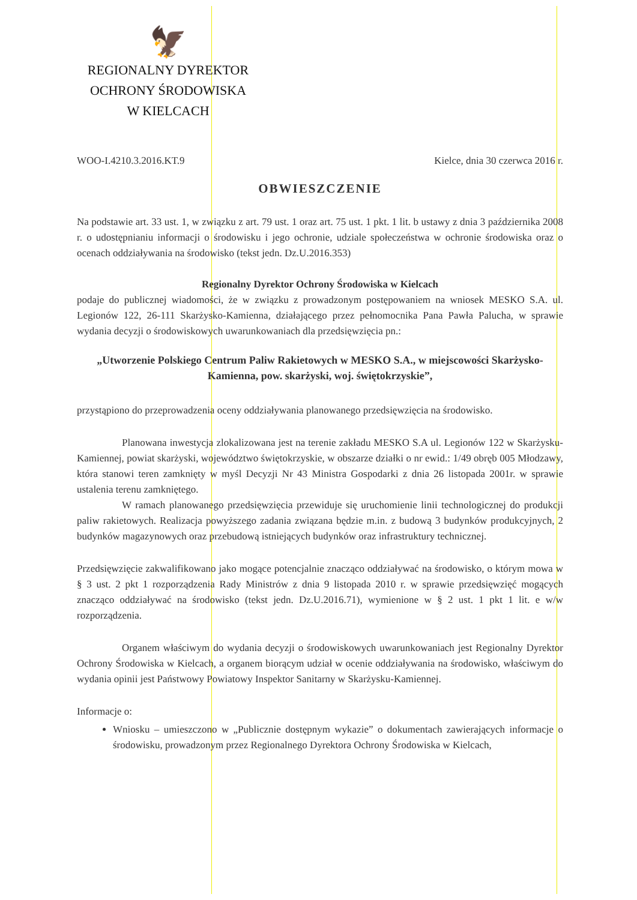🦅
REGIONALNY DYREKTOR
OCHRONY ŚRODOWISKA
W KIELCACH
WOO-I.4210.3.2016.KT.9 Kielce, dnia 30 czerwca 2016 r.
OBWIESZCZENIE
Na podstawie art. 33 ust. 1, w związku z art. 79 ust. 1 oraz art. 75 ust. 1 pkt. 1 lit. b ustawy z dnia 3 października 2008 r. o udostępnianiu informacji o środowisku i jego ochronie, udziale społeczeństwa w ochronie środowiska oraz o ocenach oddziaływania na środowisko (tekst jedn. Dz.U.2016.353)
Regionalny Dyrektor Ochrony Środowiska w Kielcach
podaje do publicznej wiadomości, że w związku z prowadzonym postępowaniem na wniosek MESKO S.A. ul. Legionów 122, 26-111 Skarżysko-Kamienna, działającego przez pełnomocnika Pana Pawła Palucha, w sprawie wydania decyzji o środowiskowych uwarunkowaniach dla przedsięwzięcia pn.:
„Utworzenie Polskiego Centrum Paliw Rakietowych w MESKO S.A., w miejscowości Skarżysko-Kamienna, pow. skarżyski, woj. świętokrzyskie”,
przystąpiono do przeprowadzenia oceny oddziaływania planowanego przedsięwzięcia na środowisko.
Planowana inwestycja zlokalizowana jest na terenie zakładu MESKO S.A ul. Legionów 122 w Skarżysku-Kamiennej, powiat skarżyski, województwo świętokrzyskie, w obszarze działki o nr ewid.: 1/49 obręb 005 Młodzawy, która stanowi teren zamknięty w myśl Decyzji Nr 43 Ministra Gospodarki z dnia 26 listopada 2001r. w sprawie ustalenia terenu zamkniętego.
W ramach planowanego przedsięwzięcia przewiduje się uruchomienie linii technologicznej do produkcji paliw rakietowych. Realizacja powyższego zadania związana będzie m.in. z budową 3 budynków produkcyjnych, 2 budynków magazynowych oraz przebudową istniejących budynków oraz infrastruktury technicznej.
Przedsięwzięcie zakwalifikowano jako mogące potencjalnie znacząco oddziaływać na środowisko, o którym mowa w § 3 ust. 2 pkt 1 rozporządzenia Rady Ministrów z dnia 9 listopada 2010 r. w sprawie przedsięwzięć mogących znacząco oddziaływać na środowisko (tekst jedn. Dz.U.2016.71), wymienione w § 2 ust. 1 pkt 1 lit. e w/w rozporządzenia.
Organem właściwym do wydania decyzji o środowiskowych uwarunkowaniach jest Regionalny Dyrektor Ochrony Środowiska w Kielcach, a organem biorącym udział w ocenie oddziaływania na środowisko, właściwym do wydania opinii jest Państwowy Powiatowy Inspektor Sanitarny w Skarżysku-Kamiennej.
Informacje o:
Wniosku – umieszczono w „Publicznie dostępnym wykazie” o dokumentach zawierających informacje o środowisku, prowadzonym przez Regionalnego Dyrektora Ochrony Środowiska w Kielcach,